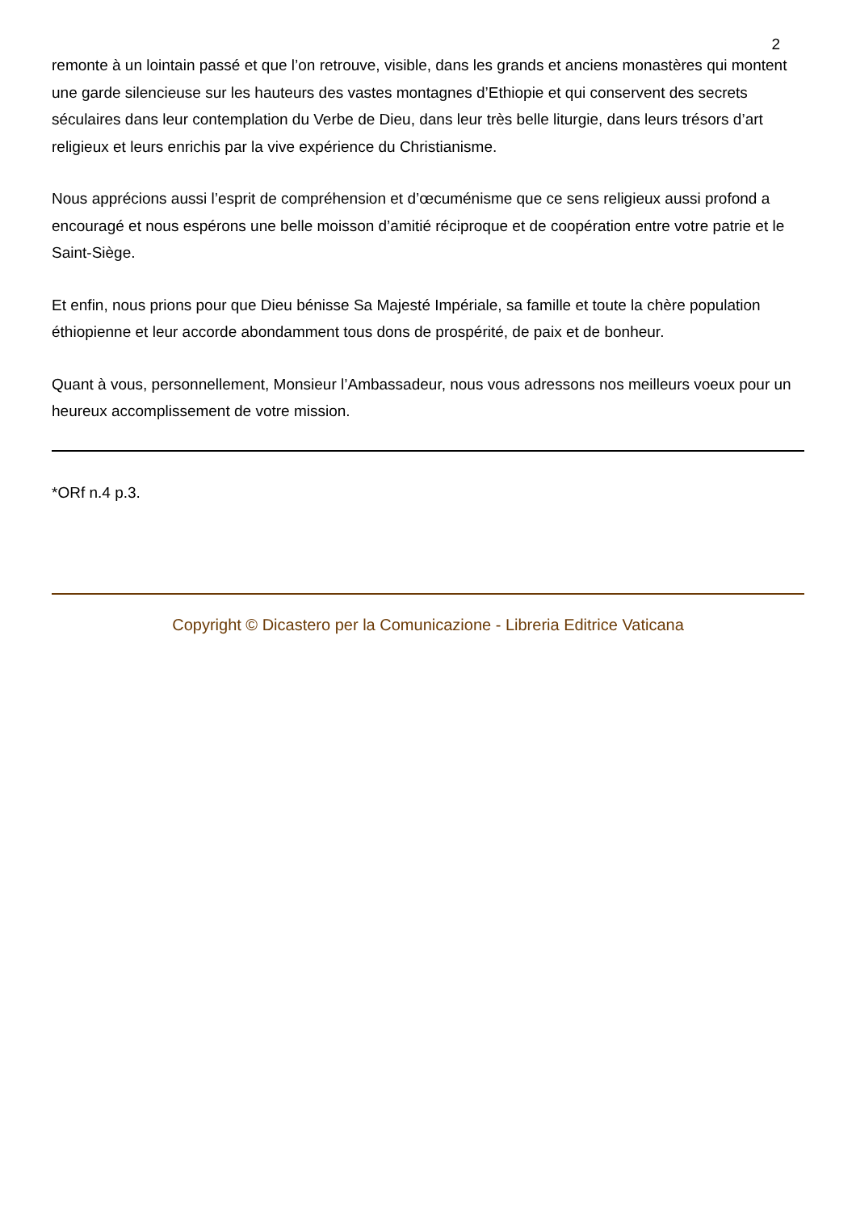2
remonte à un lointain passé et que l’on retrouve, visible, dans les grands et anciens monastères qui montent une garde silencieuse sur les hauteurs des vastes montagnes d’Ethiopie et qui conservent des secrets séculaires dans leur contemplation du Verbe de Dieu, dans leur très belle liturgie, dans leurs trésors d’art religieux et leurs enrichis par la vive expérience du Christianisme.
Nous apprécions aussi l’esprit de compréhension et d’œcuménisme que ce sens religieux aussi profond a encouragé et nous espérons une belle moisson d’amitié réciproque et de coopération entre votre patrie et le Saint-Siège.
Et enfin, nous prions pour que Dieu bénisse Sa Majesté Impériale, sa famille et toute la chère population éthiopienne et leur accorde abondamment tous dons de prospérité, de paix et de bonheur.
Quant à vous, personnellement, Monsieur l’Ambassadeur, nous vous adressons nos meilleurs voeux pour un heureux accomplissement de votre mission.
*ORf n.4 p.3.
Copyright © Dicastero per la Comunicazione - Libreria Editrice Vaticana